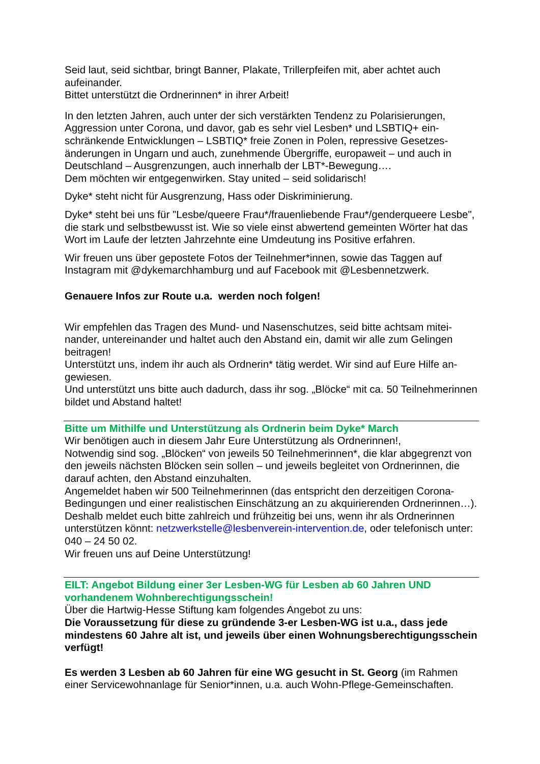Seid laut, seid sichtbar, bringt Banner, Plakate, Trillerpfeifen mit, aber achtet auch aufeinander.
Bittet unterstützt die Ordnerinnen* in ihrer Arbeit!
In den letzten Jahren, auch unter der sich verstärkten Tendenz zu Polarisierungen, Aggression unter Corona, und davor, gab es sehr viel Lesben* und LSBTIQ+ ein­schränkende Entwicklungen – LSBTIQ* freie Zonen in Polen, repressive Gesetzes­änderungen in Ungarn und auch, zunehmende Übergriffe, europaweit – und auch in Deutschland – Ausgrenzungen, auch innerhalb der LBT*-Bewegung….
Dem möchten wir entgegenwirken. Stay united – seid solidarisch!
Dyke* steht nicht für Ausgrenzung, Hass oder Diskriminierung.
Dyke* steht bei uns für "Lesbe/queere Frau*/frauenliebende Frau*/genderqueere Lesbe", die stark und selbstbewusst ist. Wie so viele einst abwertend gemeinten Wörter hat das Wort im Laufe der letzten Jahrzehnte eine Umdeutung ins Positive erfahren.
Wir freuen uns über gepostete Fotos der Teilnehmer*innen, sowie das Taggen auf Instagram mit @dykemarchhamburg und auf Facebook mit @Lesbennetzwerk.
Genauere Infos zur Route u.a. werden noch folgen!
Wir empfehlen das Tragen des Mund- und Nasenschutzes, seid bitte achtsam mitei­nander, untereinander und haltet auch den Abstand ein, damit wir alle zum Gelingen beitragen!
Unterstützt uns, indem ihr auch als Ordnerin* tätig werdet. Wir sind auf Eure Hilfe an­gewiesen.
Und unterstützt uns bitte auch dadurch, dass ihr sog. „Blöcke“ mit ca. 50 Teilnehme­rinnen bildet und Abstand haltet!
Bitte um Mithilfe und Unterstützung als Ordnerin beim Dyke* March
Wir benötigen auch in diesem Jahr Eure Unterstützung als Ordnerinnen!,
Notwendig sind sog. „Blöcken“ von jeweils 50 Teilnehmerinnen*, die klar abgegrenzt von den jeweils nächsten Blöcken sein sollen – und jeweils begleitet von Ordnerinnen, die darauf achten, den Abstand einzuhalten.
Angemeldet haben wir 500 Teilnehmerinnen (das entspricht den derzeitigen Corona-Bedingungen und einer realistischen Einschätzung an zu akquirierenden Ordnerinnen…).
Deshalb meldet euch bitte zahlreich und frühzeitig bei uns, wenn ihr als Ordnerinnen unterstützen könnt: netzwerkstelle@lesbenverein-intervention.de, oder telefonisch unter: 040 – 24 50 02.
Wir freuen uns auf Deine Unterstützung!
EILT: Angebot Bildung einer 3er Lesben-WG für Lesben ab 60 Jahren UND vorhandenem Wohnberechtigungsschein!
Über die Hartwig-Hesse Stiftung kam folgendes Angebot zu uns:
Die Voraussetzung für diese zu gründende 3-er Lesben-WG ist u.a., dass jede mindestens 60 Jahre alt ist, und jeweils über einen Wohnungsberechtigungsschein verfügt!
Es werden 3 Lesben ab 60 Jahren für eine WG gesucht in St. Georg (im Rahmen einer Servicewohnanlage für Senior*innen, u.a. auch Wohn-Pflege-Gemeinschaften.